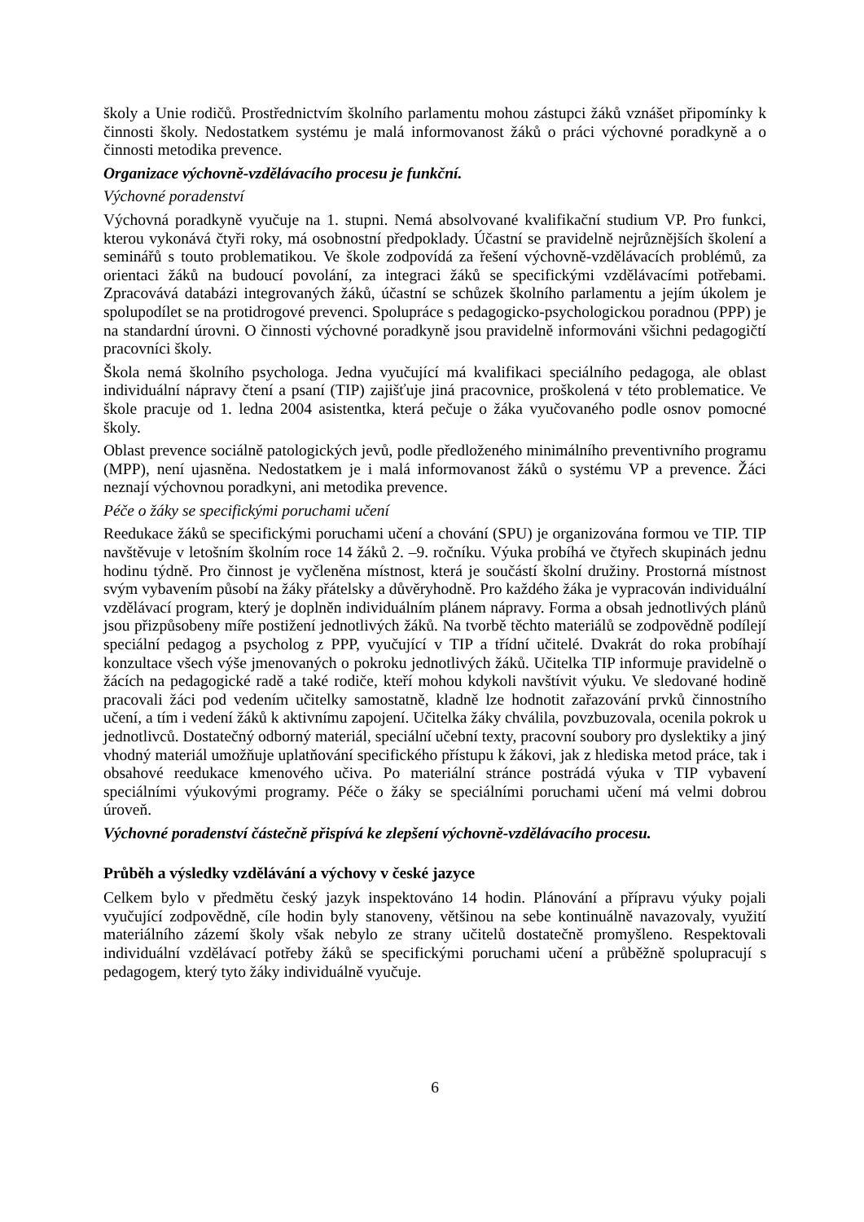školy a Unie rodičů. Prostřednictvím školního parlamentu mohou zástupci žáků vznášet připomínky k činnosti školy. Nedostatkem systému je malá informovanost žáků o práci výchovné poradkyně a o činnosti metodika prevence.
Organizace výchovně-vzdělávacího procesu je funkční.
Výchovné poradenství
Výchovná poradkyně vyučuje na 1. stupni. Nemá absolvované kvalifikační studium VP. Pro funkci, kterou vykonává čtyři roky, má osobnostní předpoklady. Účastní se pravidelně nejrůznějších školení a seminářů s touto problematikou. Ve škole zodpovídá za řešení výchovně-vzdělávacích problémů, za orientaci žáků na budoucí povolání, za integraci žáků se specifickými vzdělávacími potřebami. Zpracovává databázi integrovaných žáků, účastní se schůzek školního parlamentu a jejím úkolem je spolupodílet se na protidrogové prevenci. Spolupráce s pedagogicko-psychologickou poradnou (PPP) je na standardní úrovni. O činnosti výchovné poradkyně jsou pravidelně informováni všichni pedagogičtí pracovníci školy.
Škola nemá školního psychologa. Jedna vyučující má kvalifikaci speciálního pedagoga, ale oblast individuální nápravy čtení a psaní (TIP) zajišťuje jiná pracovnice, proškolená v této problematice. Ve škole pracuje od 1. ledna 2004 asistentka, která pečuje o žáka vyučovaného podle osnov pomocné školy.
Oblast prevence sociálně patologických jevů, podle předloženého minimálního preventivního programu (MPP), není ujasněna. Nedostatkem je i malá informovanost žáků o systému VP a prevence. Žáci neznají výchovnou poradkyni, ani metodika prevence.
Péče o žáky se specifickými poruchami učení
Reedukace žáků se specifickými poruchami učení a chování (SPU) je organizována formou ve TIP. TIP navštěvuje v letošním školním roce 14 žáků 2. –9. ročníku. Výuka probíhá ve čtyřech skupinách jednu hodinu týdně. Pro činnost je vyčleněna místnost, která je součástí školní družiny. Prostorná místnost svým vybavením působí na žáky přátelsky a důvěryhodně. Pro každého žáka je vypracován individuální vzdělávací program, který je doplněn individuálním plánem nápravy. Forma a obsah jednotlivých plánů jsou přizpůsobeny míře postižení jednotlivých žáků. Na tvorbě těchto materiálů se zodpovědně podílejí speciální pedagog a psycholog z PPP, vyučující v TIP a třídní učitelé. Dvakrát do roka probíhají konzultace všech výše jmenovaných o pokroku jednotlivých žáků. Učitelka TIP informuje pravidelně o žácích na pedagogické radě a také rodiče, kteří mohou kdykoli navštívit výuku. Ve sledované hodině pracovali žáci pod vedením učitelky samostatně, kladně lze hodnotit zařazování prvků činnostního učení, a tím i vedení žáků k aktivnímu zapojení. Učitelka žáky chválila, povzbuzovala, ocenila pokrok u jednotlivců. Dostatečný odborný materiál, speciální učební texty, pracovní soubory pro dyslektiky a jiný vhodný materiál umožňuje uplatňování specifického přístupu k žákovi, jak z hlediska metod práce, tak i obsahové reedukace kmenového učiva. Po materiální stránce postrádá výuka v TIP vybavení speciálními výukovými programy. Péče o žáky se speciálními poruchami učení má velmi dobrou úroveň.
Výchovné poradenství částečně přispívá ke zlepšení výchovně-vzdělávacího procesu.
Průběh a výsledky vzdělávání a výchovy v české jazyce
Celkem bylo v předmětu český jazyk inspektováno 14 hodin. Plánování a přípravu výuky pojali vyučující zodpovědně, cíle hodin byly stanoveny, většinou na sebe kontinuálně navazovaly, využití materiálního zázemí školy však nebylo ze strany učitelů dostatečně promyšleno. Respektovali individuální vzdělávací potřeby žáků se specifickými poruchami učení a průběžně spolupracují s pedagogem, který tyto žáky individuálně vyučuje.
6